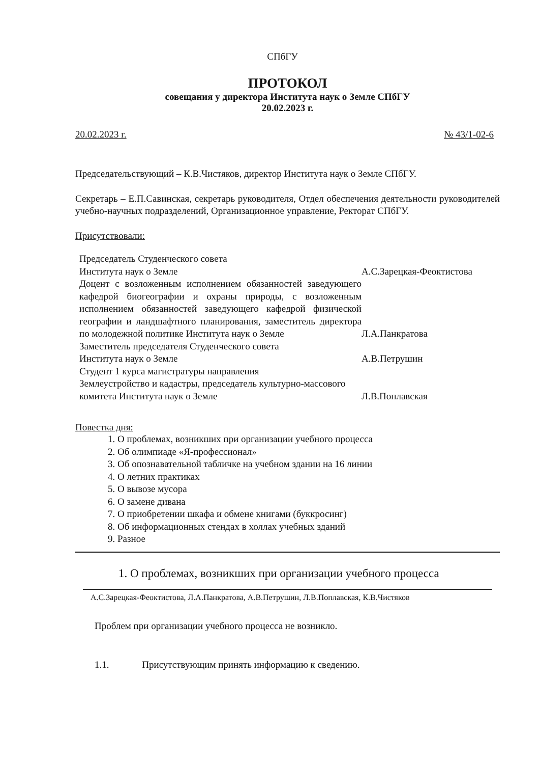СПбГУ
ПРОТОКОЛ
совещания у директора Института наук о Земле СПбГУ
20.02.2023 г.
20.02.2023 г. № 43/1-02-6
Председательствующий – К.В.Чистяков, директор Института наук о Земле СПбГУ.
Секретарь – Е.П.Савинская, секретарь руководителя, Отдел обеспечения деятельности руководителей учебно-научных подразделений, Организационное управление, Ректорат СПбГУ.
Присутствовали:
| Председатель Студенческого совета Института наук о Земле | А.С.Зарецкая-Феоктистова |
| Доцент с возложенным исполнением обязанностей заведующего кафедрой биогеографии и охраны природы, с возложенным исполнением обязанностей заведующего кафедрой физической географии и ландшафтного планирования, заместитель директора по молодежной политике Института наук о Земле | Л.А.Панкратова |
| Заместитель председателя Студенческого совета Института наук о Земле | А.В.Петрушин |
| Студент 1 курса магистратуры направления Землеустройство и кадастры, председатель культурно-массового комитета Института наук о Земле | Л.В.Поплавская |
Повестка дня:
1. О проблемах, возникших при организации учебного процесса
2. Об олимпиаде «Я-профессионал»
3. Об опознавательной табличке на учебном здании на 16 линии
4. О летних практиках
5. О вывозе мусора
6. О замене дивана
7. О приобретении шкафа и обмене книгами (буккросинг)
8. Об информационных стендах в холлах учебных зданий
9. Разное
1. О проблемах, возникших при организации учебного процесса
А.С.Зарецкая-Феоктистова, Л.А.Панкратова, А.В.Петрушин, Л.В.Поплавская, К.В.Чистяков
Проблем при организации учебного процесса не возникло.
1.1. Присутствующим принять информацию к сведению.